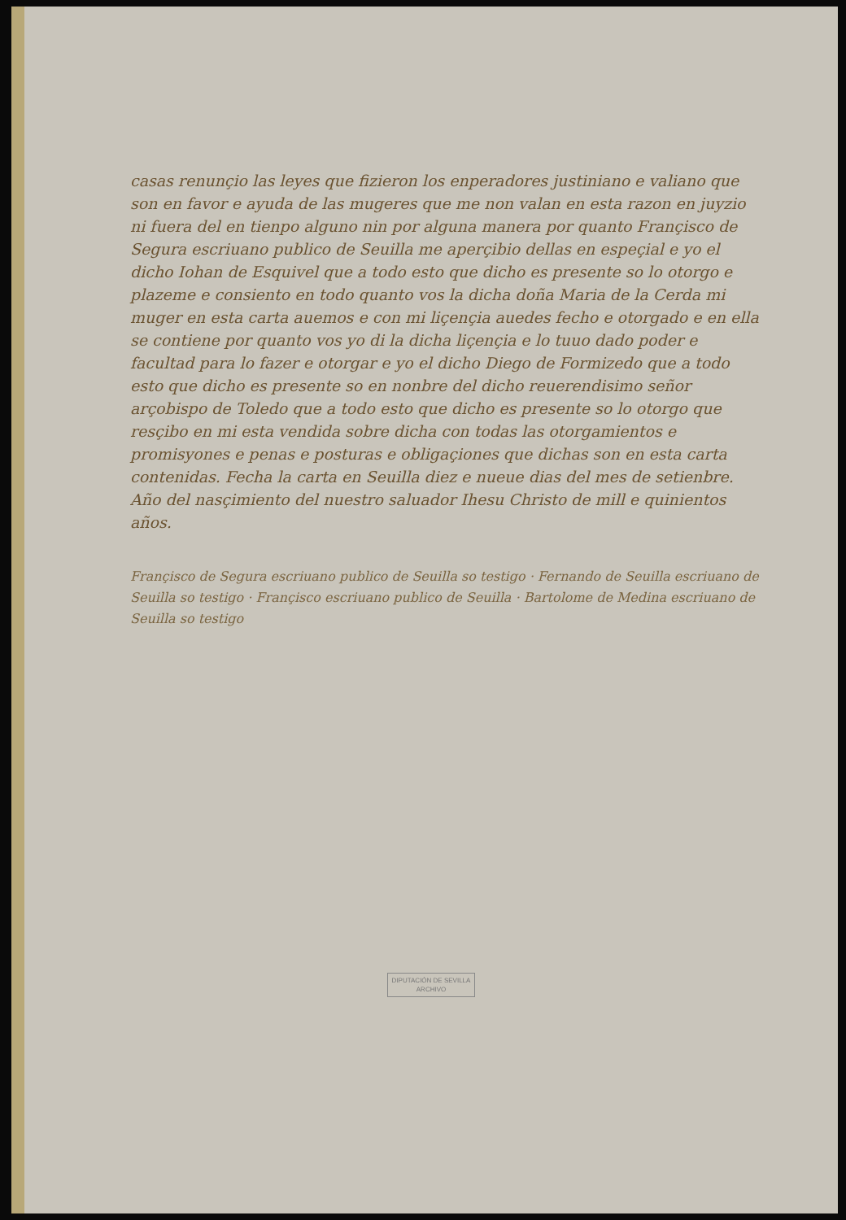casas renunçio las leyes que fizieron los enperadores justiniano e valiano que son en favor e ayuda de las mugeres que me non valan en esta razon en juyzio ni fuera del en tienpo alguno nin por alguna manera por quanto Françisco de Segura escriuano publico de Seuilla me aperçibio dellas en espeçial e yo el dicho Iohan de Esquivel que a todo esto que dicho es presente so lo otorgo e plazeme e consiento en todo quanto vos la dicha doña Maria de la Cerda mi muger en esta carta auemos e con mi liçençia auedes fecho e otorgado e en ella se contiene por quanto vos yo di la dicha liçençia e lo tuuo dado poder e facultad para lo fazer e otorgar e yo el dicho Diego de Formizedo que a todo esto que dicho es presente so en nonbre del dicho reuerendisimo señor arçobispo de Toledo que a todo esto que dicho es presente so lo otorgo que resçibo en mi esta vendida sobre dicha con todas las otorgamientos e promisyones e penas e posturas e obligaçiones que dichas son en esta carta contenidas. Fecha la carta en Seuilla diez e nueue dias del mes de setienbre. Año del nasçimiento del nuestro saluador Ihesu Christo de mill e quinientos años.
Françisco de Segura escriuano publico de Seuilla so testigo · Fernando de Seuilla escriuano de Seuilla so testigo · Françisco escriuano publico de Seuilla · Bartolome de Medina escriuano de Seuilla so testigo
DIPUTACIÓN DE SEVILLA
ARCHIVO